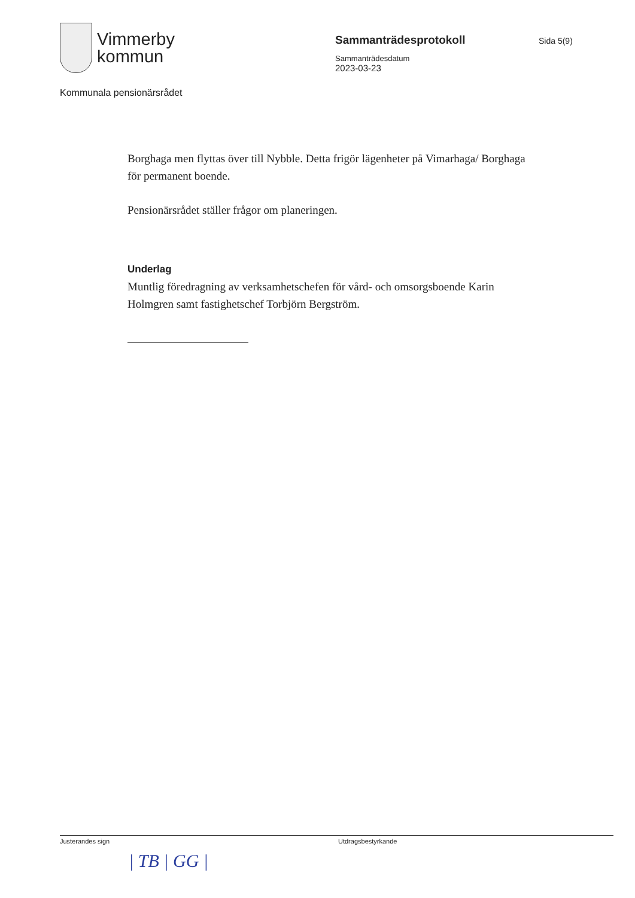Vimmerby
kommun
Sammanträdesprotokoll
Sammanträdesdatum
2023-03-23
Sida 5(9)
Kommunala pensionärsrådet
Borghaga men flyttas över till Nybble. Detta frigör lägenheter på Vimarhaga/ Borghaga för permanent boende.
Pensionärsrådet ställer frågor om planeringen.
Underlag
Muntlig föredragning av verksamhetschefen för vård- och omsorgsboende Karin Holmgren samt fastighetschef Torbjörn Bergström.
Justerandes sign
| TB | GG |
Utdragsbestyrkande